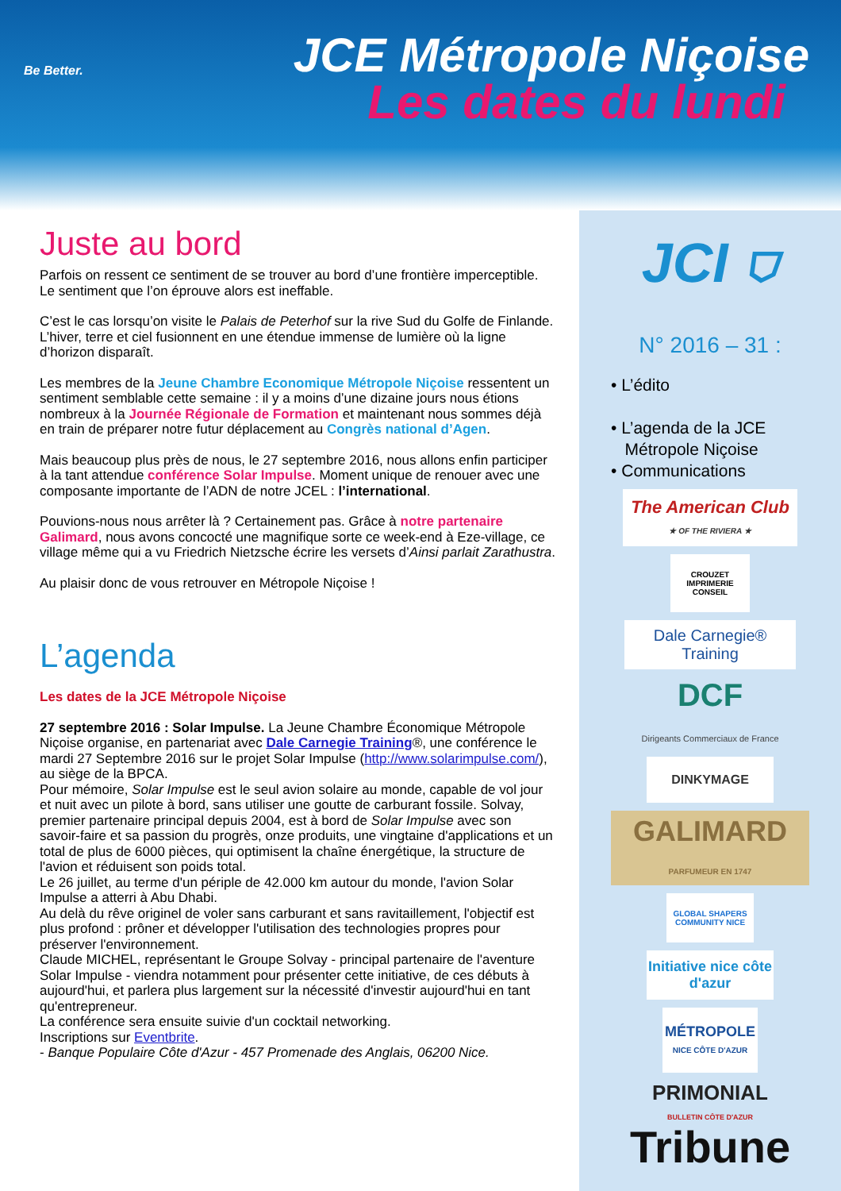Be Better.
JCE Métropole Niçoise
Les dates du lundi
Juste au bord
Parfois on ressent ce sentiment de se trouver au bord d’une frontière imperceptible. Le sentiment que l’on éprouve alors est ineffable.
C’est le cas lorsqu’on visite le Palais de Peterhof sur la rive Sud du Golfe de Finlande. L’hiver, terre et ciel fusionnent en une étendue immense de lumière où la ligne d’horizon disparaît.
Les membres de la Jeune Chambre Economique Métropole Niçoise ressentent un sentiment semblable cette semaine : il y a moins d’une dizaine jours nous étions nombreux à la Journée Régionale de Formation et maintenant nous sommes déjà en train de préparer notre futur déplacement au Congrès national d’Agen.
Mais beaucoup plus près de nous, le 27 septembre 2016, nous allons enfin participer à la tant attendue conférence Solar Impulse. Moment unique de renouer avec une composante importante de l’ADN de notre JCEL : l’international.
Pouvions-nous nous arrêter là ? Certainement pas. Grâce à notre partenaire Galimard, nous avons concocté une magnifique sorte ce week-end à Eze-village, ce village même qui a vu Friedrich Nietzsche écrire les versets d’Ainsi parlait Zarathustra.
Au plaisir donc de vous retrouver en Métropole Niçoise !
L’agenda
Les dates de la JCE Métropole Niçoise
27 septembre 2016 : Solar Impulse. La Jeune Chambre Économique Métropole Niçoise organise, en partenariat avec Dale Carnegie Training®, une conférence le mardi 27 Septembre 2016 sur le projet Solar Impulse (http://www.solarimpulse.com/), au siège de la BPCA.
Pour mémoire, Solar Impulse est le seul avion solaire au monde, capable de vol jour et nuit avec un pilote à bord, sans utiliser une goutte de carburant fossile. Solvay, premier partenaire principal depuis 2004, est à bord de Solar Impulse avec son savoir-faire et sa passion du progrès, onze produits, une vingtaine d'applications et un total de plus de 6000 pièces, qui optimisent la chaîne énergétique, la structure de l'avion et réduisent son poids total.
Le 26 juillet, au terme d'un périple de 42.000 km autour du monde, l'avion Solar Impulse a atterri à Abu Dhabi.
Au delà du rêve originel de voler sans carburant et sans ravitaillement, l'objectif est plus profond : prôner et développer l'utilisation des technologies propres pour préserver l'environnement.
Claude MICHEL, représentant le Groupe Solvay - principal partenaire de l'aventure Solar Impulse - viendra notamment pour présenter cette initiative, de ces débuts à aujourd'hui, et parlera plus largement sur la nécessité d'investir aujourd'hui en tant qu'entrepreneur.
La conférence sera ensuite suivie d'un cocktail networking.
Inscriptions sur Eventbrite.
- Banque Populaire Côte d'Azur - 457 Promenade des Anglais, 06200 Nice.
JCI ⛉
N° 2016 – 31 :
• L’édito
• L’agenda de la JCE
Métropole Niçoise
• Communications
The American Club
★ OF THE RIVIERA ★
CROUZET
IMPRIMERIE CONSEIL
Dale Carnegie® Training
DCF
Dirigeants Commerciaux de France
DINKYMAGE
GALIMARD
PARFUMEUR EN 1747
GLOBAL SHAPERS COMMUNITY NICE
Initiative nice côte d'azur
MÉTROPOLE
NICE CÔTE D'AZUR
PRIMONIAL
BULLETIN CÔTE D'AZUR
Tribune